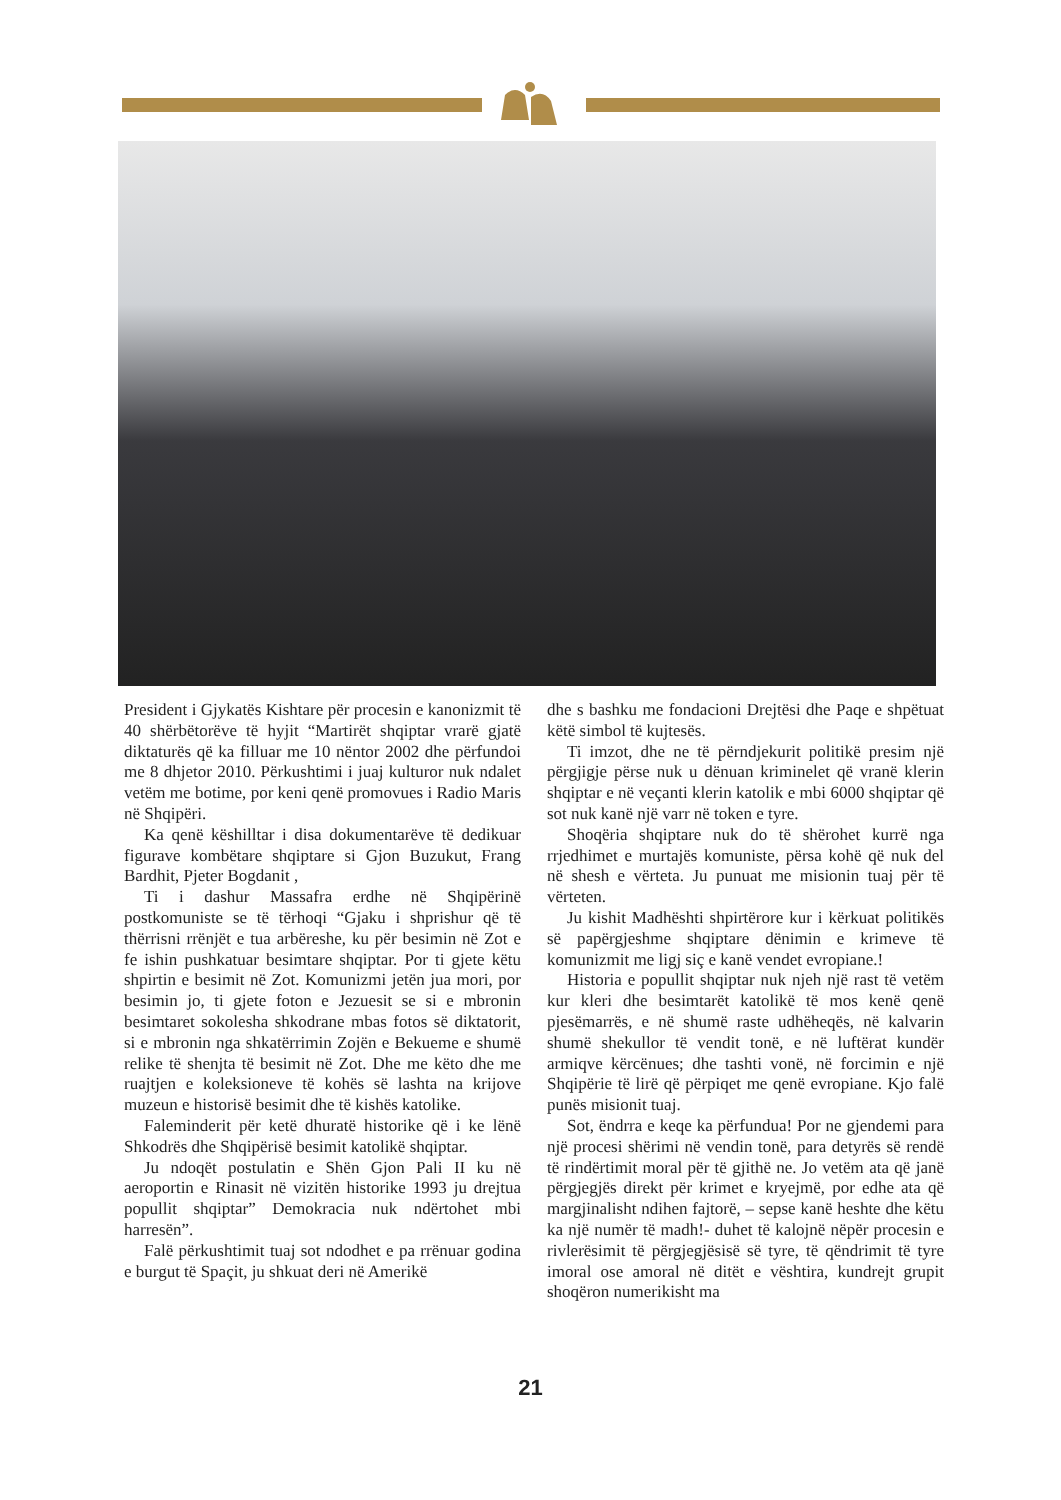President i Gjykatës Kishtare për procesin e kanonizmit të 40 shërbëtorëve të hyjit “Martirët shqiptar vrarë gjatë diktaturës që ka filluar me 10 nëntor 2002 dhe përfundoi me 8 dhjetor 2010. Përkushtimi i juaj kulturor nuk ndalet vetëm me botime, por keni qenë promovues i Radio Maris në Shqipëri.
Ka qenë këshilltar i disa dokumentarëve të dedikuar figurave kombëtare shqiptare si Gjon Buzukut, Frang Bardhit, Pjeter Bogdanit ,
Ti i dashur Massafra erdhe në Shqipërinë postkomuniste se të tërhoqi “Gjaku i shprishur që të thërrisni rrënjët e tua arbëreshe, ku për besimin në Zot e fe ishin pushkatuar besimtare shqiptar. Por ti gjete këtu shpirtin e besimit në Zot. Komunizmi jetën jua mori, por besimin jo, ti gjete foton e Jezuesit se si e mbronin besimtaret sokolesha shkodrane mbas fotos së diktatorit, si e mbronin nga shkatërrimin Zojën e Bekueme e shumë relike të shenjta të besimit në Zot. Dhe me këto dhe me ruajtjen e koleksioneve të kohës së lashta na krijove muzeun e historisë besimit dhe të kishës katolike.
Faleminderit për ketë dhuratë historike që i ke lënë Shkodrës dhe Shqipërisë besimit katolikë shqiptar.
Ju ndoqët postulatin e Shën Gjon Pali II ku në aeroportin e Rinasit në vizitën historike 1993 ju drejtua popullit shqiptar” Demokracia nuk ndërtohet mbi harresën”.
Falë përkushtimit tuaj sot ndodhet e pa rrënuar godina e burgut të Spaçit, ju shkuat deri në Amerikë
dhe s bashku me fondacioni Drejtësi dhe Paqe e shpëtuat këtë simbol të kujtesës.
Ti imzot, dhe ne të përndjekurit politikë presim një përgjigje përse nuk u dënuan kriminelet që vranë klerin shqiptar e në veçanti klerin katolik e mbi 6000 shqiptar që sot nuk kanë një varr në token e tyre.
Shoqëria shqiptare nuk do të shërohet kurrë nga rrjedhimet e murtajës komuniste, përsa kohë që nuk del në shesh e vërteta. Ju punuat me misionin tuaj për të vërteten.
Ju kishit Madhështi shpirtërore kur i kërkuat politikës së papërgjeshme shqiptare dënimin e krimeve të komunizmit me ligj siç e kanë vendet evropiane.!
Historia e popullit shqiptar nuk njeh një rast të vetëm kur kleri dhe besimtarët katolikë të mos kenë qenë pjesëmarrës, e në shumë raste udhëheqës, në kalvarin shumë shekullor të vendit tonë, e në luftërat kundër armiqve kërcënues; dhe tashti vonë, në forcimin e një Shqipërie të lirë që përpiqet me qenë evropiane. Kjo falë punës misionit tuaj.
Sot, ëndrra e keqe ka përfundua! Por ne gjendemi para një procesi shërimi në vendin tonë, para detyrës së rendë të rindërtimit moral për të gjithë ne. Jo vetëm ata që janë përgjegjës direkt për krimet e kryejmë, por edhe ata që margjinalisht ndihen fajtorë, – sepse kanë heshte dhe këtu ka një numër të madh!- duhet të kalojnë nëpër procesin e rivlerësimit të përgjegjësisë së tyre, të qëndrimit të tyre imoral ose amoral në ditët e vështira, kundrejt grupit shoqëron numerikisht ma
21